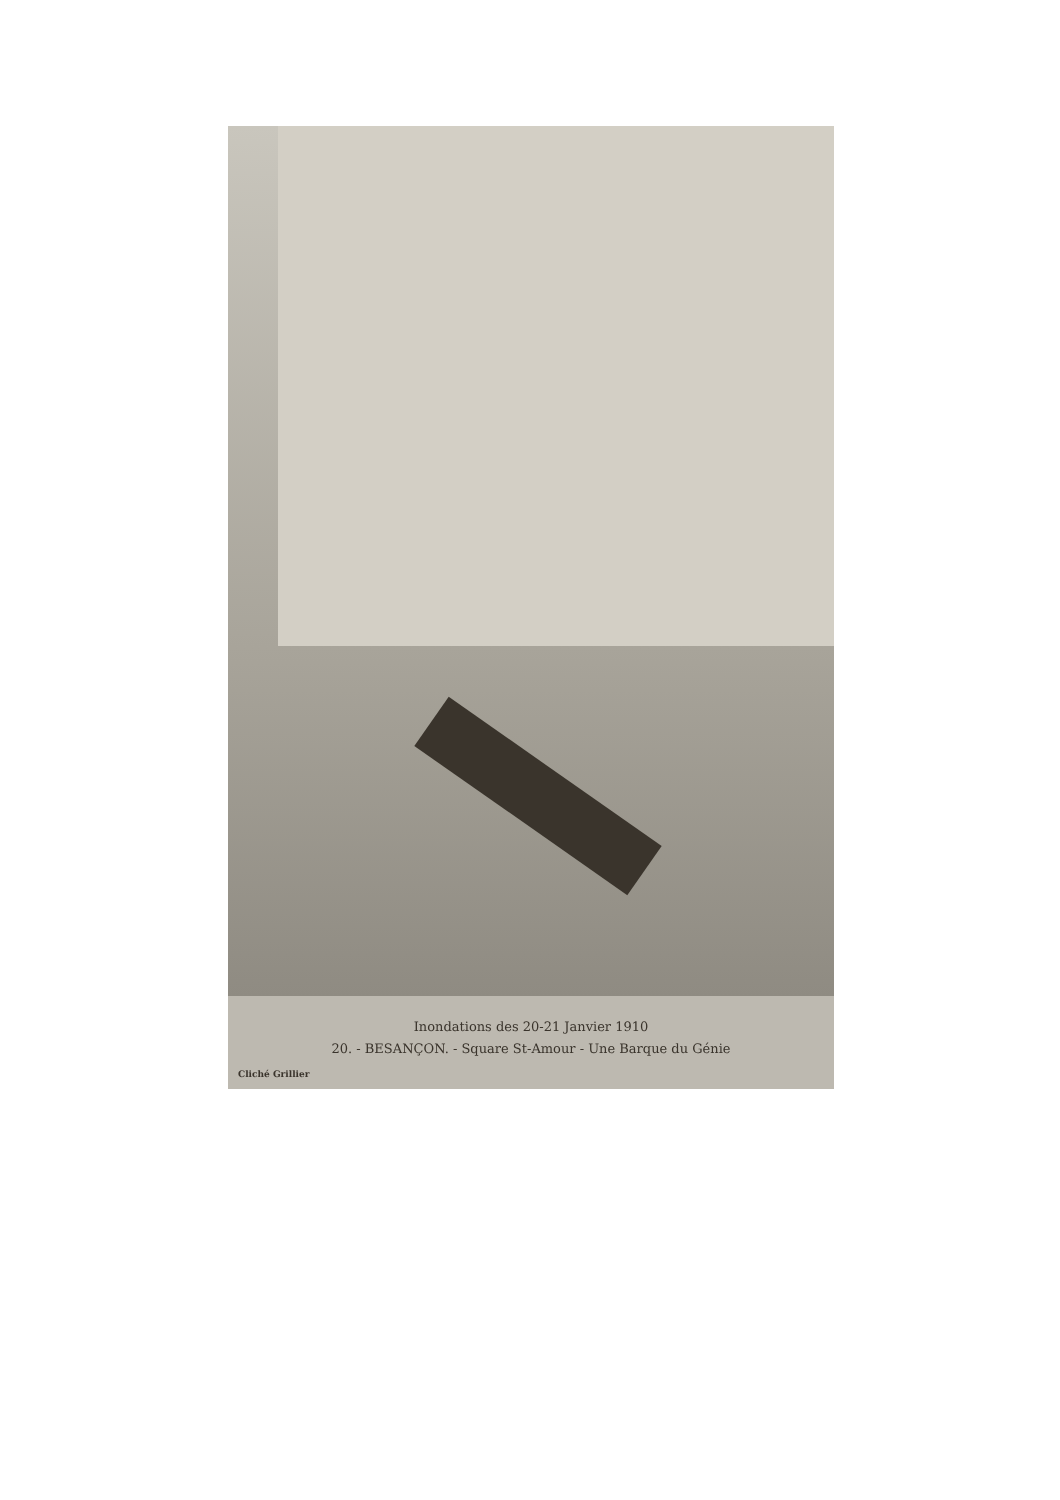Inondations des 20-21 Janvier 1910
20. - BESANÇON. - Square St-Amour - Une Barque du Génie
Cliché Grillier